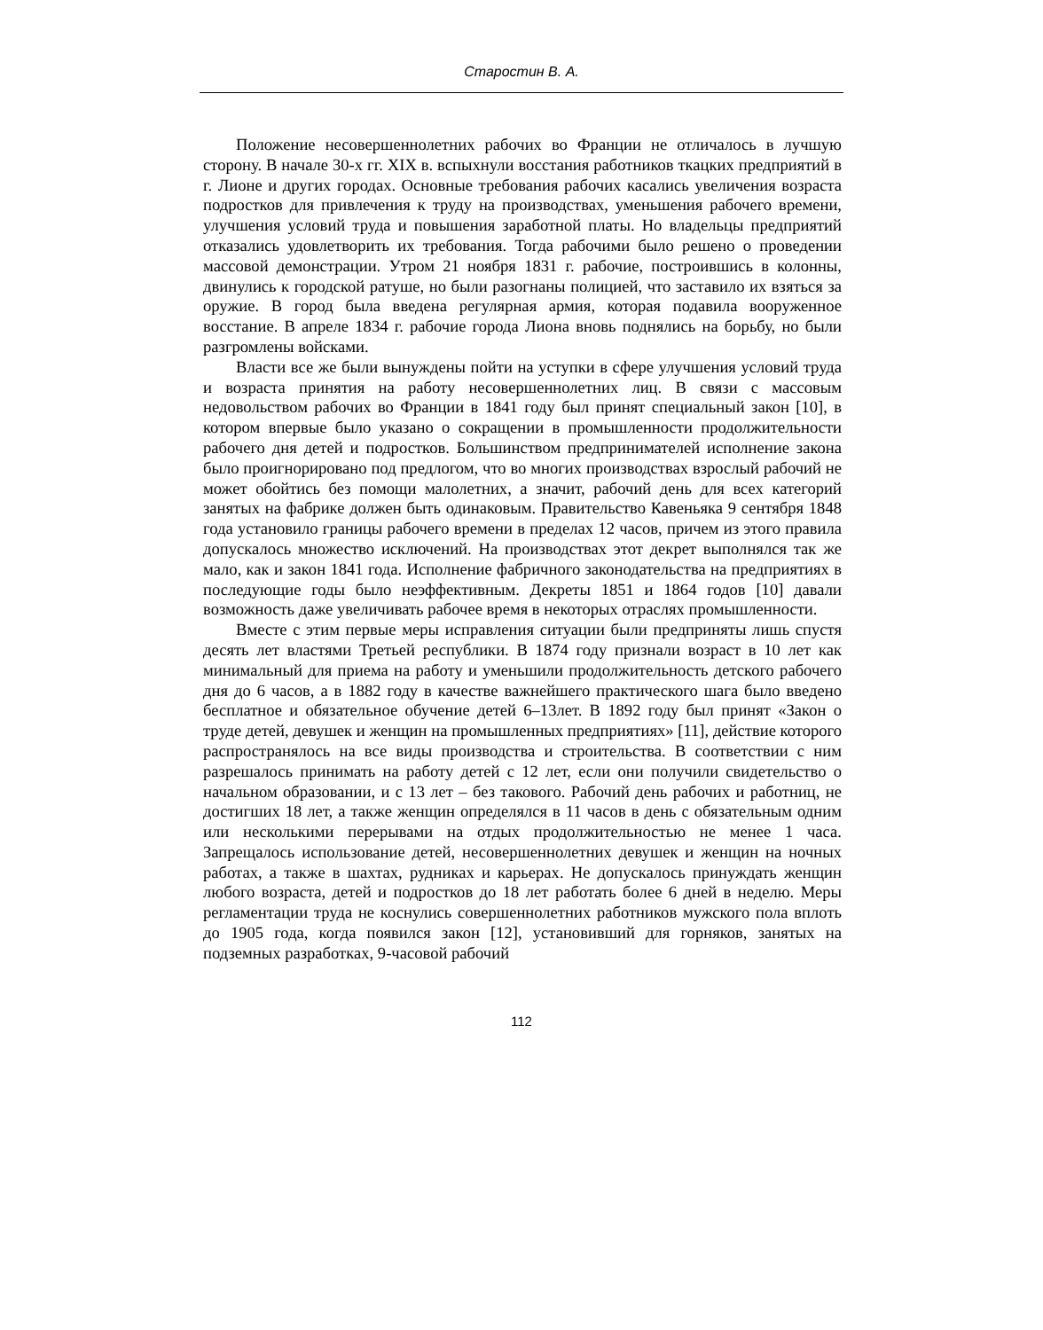Старостин В. А.
Положение несовершеннолетних рабочих во Франции не отличалось в лучшую сторону. В начале 30-х гг. XIX в. вспыхнули восстания работников ткацких предприятий в г. Лионе и других городах. Основные требования рабочих касались увеличения возраста подростков для привлечения к труду на производствах, уменьшения рабочего времени, улучшения условий труда и повышения заработной платы. Но владельцы предприятий отказались удовлетворить их требования. Тогда рабочими было решено о проведении массовой демонстрации. Утром 21 ноября 1831 г. рабочие, построившись в колонны, двинулись к городской ратуше, но были разогнаны полицией, что заставило их взяться за оружие. В город была введена регулярная армия, которая подавила вооруженное восстание. В апреле 1834 г. рабочие города Лиона вновь поднялись на борьбу, но были разгромлены войсками.
Власти все же были вынуждены пойти на уступки в сфере улучшения условий труда и возраста принятия на работу несовершеннолетних лиц. В связи с массовым недовольством рабочих во Франции в 1841 году был принят специальный закон [10], в котором впервые было указано о сокращении в промышленности продолжительности рабочего дня детей и подростков. Большинством предпринимателей исполнение закона было проигнорировано под предлогом, что во многих производствах взрослый рабочий не может обойтись без помощи малолетних, а значит, рабочий день для всех категорий занятых на фабрике должен быть одинаковым. Правительство Кавеньяка 9 сентября 1848 года установило границы рабочего времени в пределах 12 часов, причем из этого правила допускалось множество исключений. На производствах этот декрет выполнялся так же мало, как и закон 1841 года. Исполнение фабричного законодательства на предприятиях в последующие годы было неэффективным. Декреты 1851 и 1864 годов [10] давали возможность даже увеличивать рабочее время в некоторых отраслях промышленности.
Вместе с этим первые меры исправления ситуации были предприняты лишь спустя десять лет властями Третьей республики. В 1874 году признали возраст в 10 лет как минимальный для приема на работу и уменьшили продолжительность детского рабочего дня до 6 часов, а в 1882 году в качестве важнейшего практического шага было введено бесплатное и обязательное обучение детей 6–13лет. В 1892 году был принят «Закон о труде детей, девушек и женщин на промышленных предприятиях» [11], действие которого распространялось на все виды производства и строительства. В соответствии с ним разрешалось принимать на работу детей с 12 лет, если они получили свидетельство о начальном образовании, и с 13 лет – без такового. Рабочий день рабочих и работниц, не достигших 18 лет, а также женщин определялся в 11 часов в день с обязательным одним или несколькими перерывами на отдых продолжительностью не менее 1 часа. Запрещалось использование детей, несовершеннолетних девушек и женщин на ночных работах, а также в шахтах, рудниках и карьерах. Не допускалось принуждать женщин любого возраста, детей и подростков до 18 лет работать более 6 дней в неделю. Меры регламентации труда не коснулись совершеннолетних работников мужского пола вплоть до 1905 года, когда появился закон [12], установивший для горняков, занятых на подземных разработках, 9-часовой рабочий
112